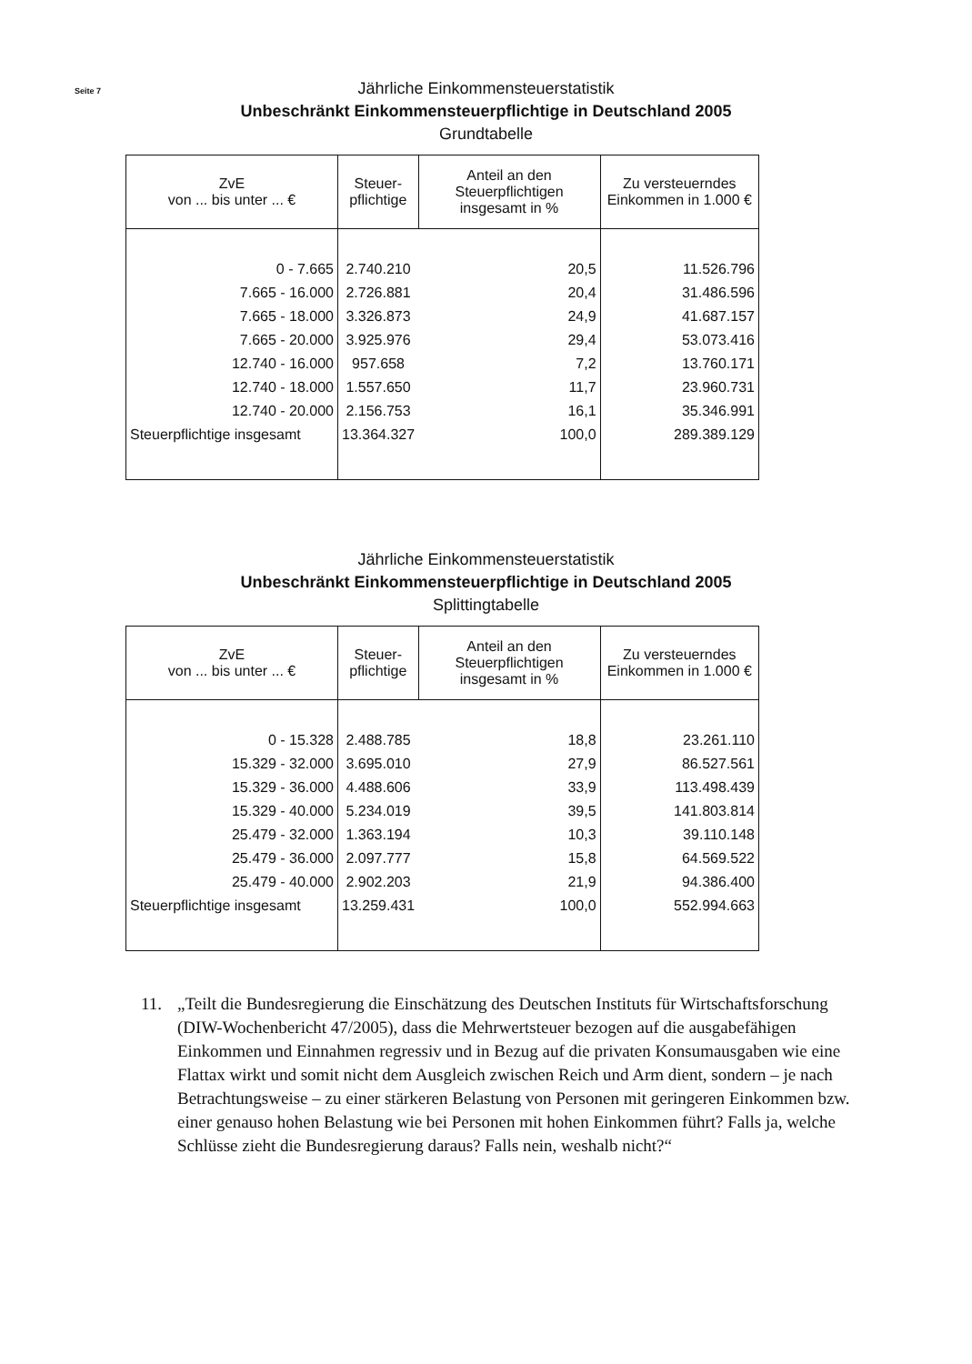Seite 7
Jährliche Einkommensteuerstatistik
Unbeschränkt Einkommensteuerpflichtige in Deutschland 2005
Grundtabelle
| ZvE von ... bis unter ... € | Steuer- pflichtige | Anteil an den Steuerpflichtigen insgesamt in % | Zu versteuerndes Einkommen in 1.000 € |
| --- | --- | --- | --- |
| 0 - 7.665 | 2.740.210 | 20,5 | 11.526.796 |
| 7.665 - 16.000 | 2.726.881 | 20,4 | 31.486.596 |
| 7.665 - 18.000 | 3.326.873 | 24,9 | 41.687.157 |
| 7.665 - 20.000 | 3.925.976 | 29,4 | 53.073.416 |
| 12.740 - 16.000 | 957.658 | 7,2 | 13.760.171 |
| 12.740 - 18.000 | 1.557.650 | 11,7 | 23.960.731 |
| 12.740 - 20.000 | 2.156.753 | 16,1 | 35.346.991 |
| Steuerpflichtige insgesamt | 13.364.327 | 100,0 | 289.389.129 |
Jährliche Einkommensteuerstatistik
Unbeschränkt Einkommensteuerpflichtige in Deutschland 2005
Splittingtabelle
| ZvE von ... bis unter ... € | Steuer- pflichtige | Anteil an den Steuerpflichtigen insgesamt in % | Zu versteuerndes Einkommen in 1.000 € |
| --- | --- | --- | --- |
| 0 - 15.328 | 2.488.785 | 18,8 | 23.261.110 |
| 15.329 - 32.000 | 3.695.010 | 27,9 | 86.527.561 |
| 15.329 - 36.000 | 4.488.606 | 33,9 | 113.498.439 |
| 15.329 - 40.000 | 5.234.019 | 39,5 | 141.803.814 |
| 25.479 - 32.000 | 1.363.194 | 10,3 | 39.110.148 |
| 25.479 - 36.000 | 2.097.777 | 15,8 | 64.569.522 |
| 25.479 - 40.000 | 2.902.203 | 21,9 | 94.386.400 |
| Steuerpflichtige insgesamt | 13.259.431 | 100,0 | 552.994.663 |
11. „Teilt die Bundesregierung die Einschätzung des Deutschen Instituts für Wirtschaftsforschung (DIW-Wochenbericht 47/2005), dass die Mehrwertsteuer bezogen auf die ausgabefähigen Einkommen und Einnahmen regressiv und in Bezug auf die privaten Konsumausgaben wie eine Flattax wirkt und somit nicht dem Ausgleich zwischen Reich und Arm dient, sondern – je nach Betrachtungsweise – zu einer stärkeren Belastung von Personen mit geringeren Einkommen bzw. einer genauso hohen Belastung wie bei Personen mit hohen Einkommen führt? Falls ja, welche Schlüsse zieht die Bundesregierung daraus? Falls nein, weshalb nicht?“